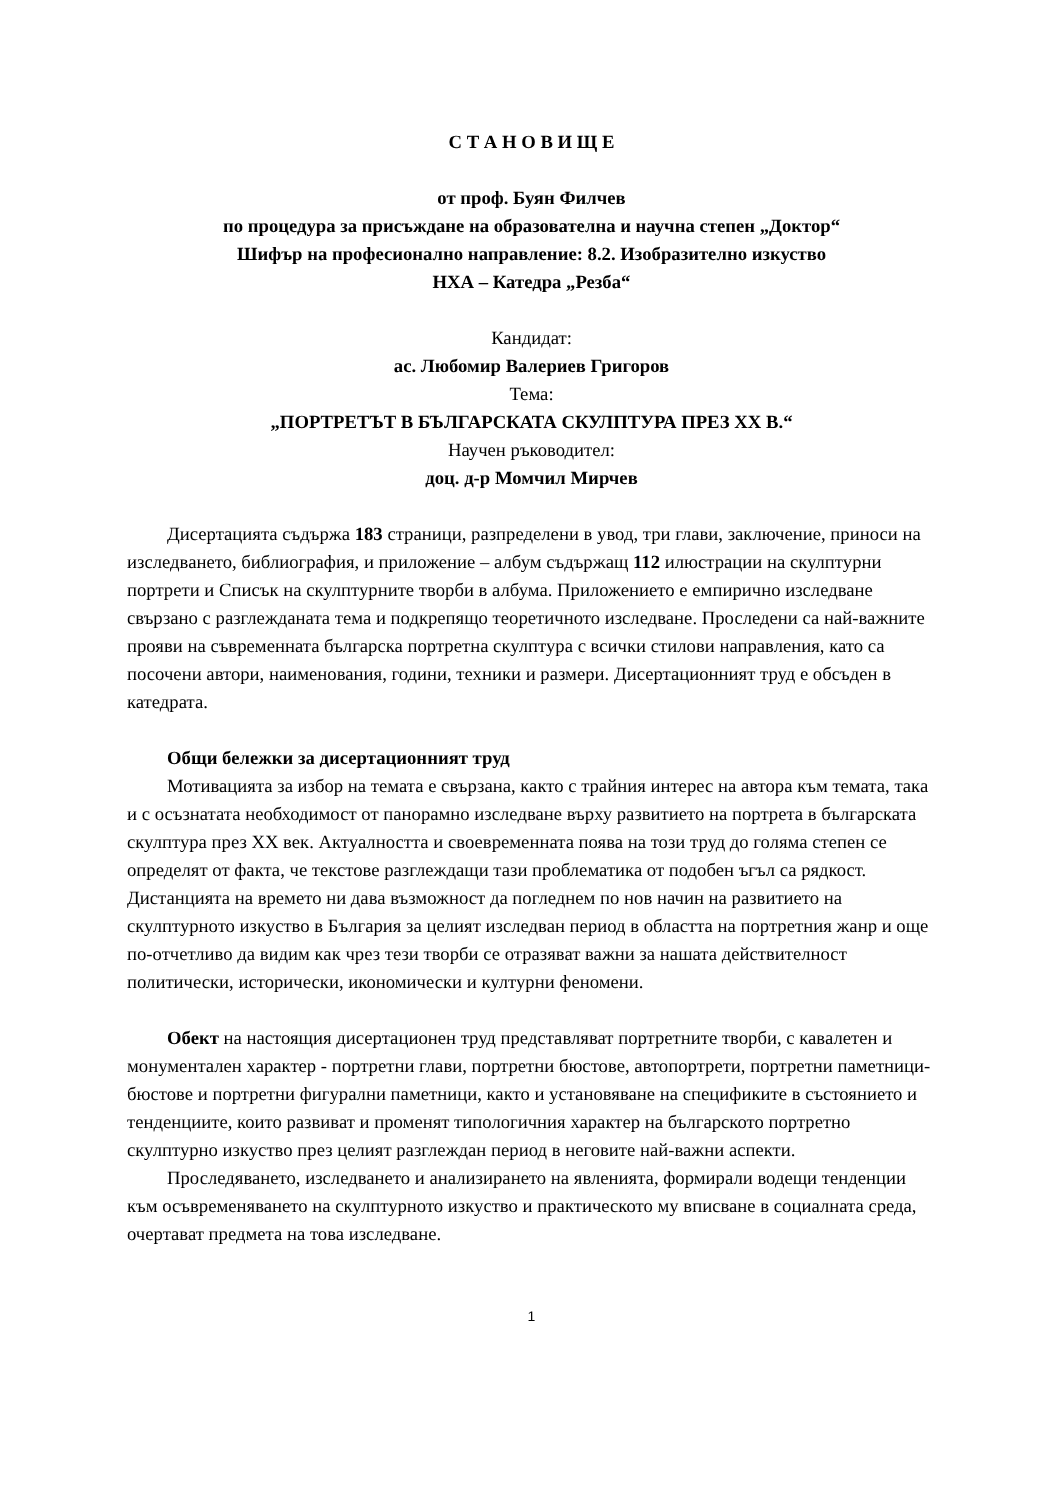С Т А Н О В И Щ Е
от проф. Буян Филчев
по процедура за присъждане на образователна и научна степен „Доктор“
Шифър на професионално направление: 8.2. Изобразително изкуство
НХА – Катедра „Резба“
Кандидат:
ас. Любомир Валериев Григоров
Тема:
„ПОРТРЕТЪТ В БЪЛГАРСКАТА СКУЛПТУРА ПРЕЗ XX В.“
Научен ръководител:
доц. д-р Момчил Мирчев
Дисертацията съдържа 183 страници, разпределени в увод, три глави, заключение, приноси на изследването, библиография, и приложение – албум съдържащ 112 илюстрации на скулптурни портрети и Списък на скулптурните творби в албума. Приложението е емпирично изследване свързано с разглежданата тема и подкрепящо теоретичното изследване. Проследени са най-важните прояви на съвременната българска портретна скулптура с всички стилови направления, като са посочени автори, наименования, години, техники и размери. Дисертационният труд е обсъден в катедрата.
Общи бележки за дисертационният труд
Мотивацията за избор на темата е свързана, както с трайния интерес на автора към темата, така и с осъзнатата необходимост от панорамно изследване върху развитието на портрета в българската скулптура през XX век. Актуалността и своевременната поява на този труд до голяма степен се определят от факта, че текстове разглеждащи тази проблематика от подобен ъгъл са рядкост. Дистанцията на времето ни дава възможност да погледнем по нов начин на развитието на скулптурното изкуство в България за целият изследван период в областта на портретния жанр и още по-отчетливо да видим как чрез тези творби се отразяват важни за нашата действителност политически, исторически, икономически и културни феномени.
Обект на настоящия дисертационен труд представляват портретните творби, с кавалетен и монументален характер - портретни глави, портретни бюстове, автопортрети, портретни паметници-бюстове и портретни фигурални паметници, както и установяване на спецификите в състоянието и тенденциите, които развиват и променят типологичния характер на българското портретно скулптурно изкуство през целият разглеждан период в неговите най-важни аспекти.
Проследяването, изследването и анализирането на явленията, формирали водещи тенденции към осъвременяването на скулптурното изкуство и практическото му вписване в социалната среда, очертават предмета на това изследване.
1